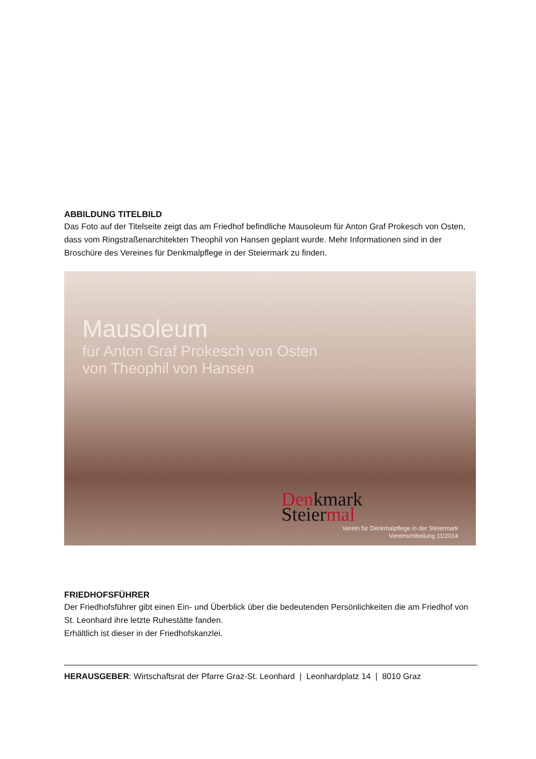ABBILDUNG TITELBILD
Das Foto auf der Titelseite zeigt das am Friedhof befindliche Mausoleum für Anton Graf Prokesch von Osten, dass vom Ringstraßenarchitekten Theophil von Hansen geplant wurde. Mehr Informationen sind in der Broschüre des Vereines für Denkmalpflege in der Steiermark zu finden.
Mausoleum
für Anton Graf Prokesch von Osten
von Theophil von Hansen
Denk mark
Steiermal
Verein für Denkmalpflege in der Steiermark
Vereinsmitteilung 11/2014
FRIEDHOFSFÜHRER
Der Friedhofsführer gibt einen Ein- und Überblick über die bedeutenden Persönlichkeiten die am Friedhof von St. Leonhard ihre letzte Ruhestätte fanden.
Erhältlich ist dieser in der Friedhofskanzlei.
HERAUSGEBER: Wirtschaftsrat der Pfarre Graz-St. Leonhard | Leonhardplatz 14 | 8010 Graz